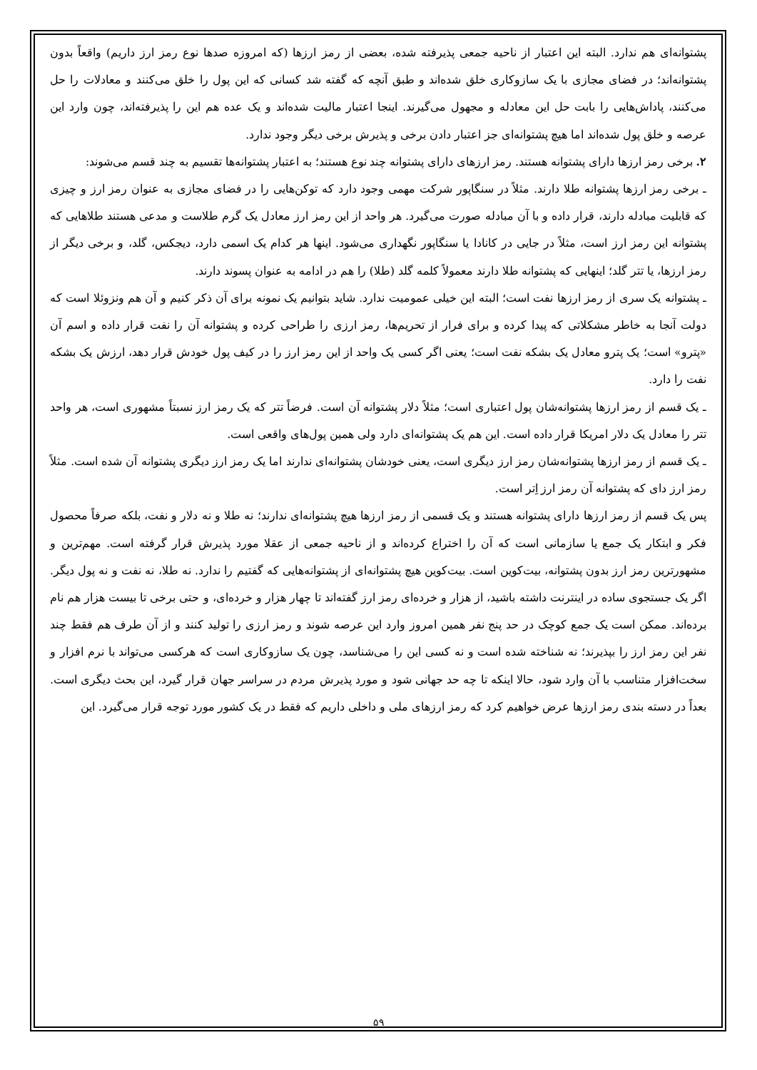پشتوانه‌ای هم ندارد. البته این اعتبار از ناحیه جمعی پذیرفته شده، بعضی از رمز ارزها (که امروزه صدها نوع رمز ارز داریم) واقعاً بدون پشتوانه‌اند؛ در فضای مجازی با یک سازوکاری خلق شده‌اند و طبق آنچه که گفته شد کسانی که این پول را خلق می‌کنند و معادلات را حل می‌کنند، پاداش‌هایی را بابت حل این معادله و مجهول می‌گیرند. اینجا اعتبار مالیت شده‌اند و یک عده هم این را پذیرفته‌اند، چون وارد این عرصه و خلق پول شده‌اند اما هیچ پشتوانه‌ای جز اعتبار دادن برخی و پذیرش برخی دیگر وجود ندارد.
۲. برخی رمز ارزها دارای پشتوانه هستند. رمز ارزهای دارای پشتوانه چند نوع هستند؛ به اعتبار پشتوانه‌ها تقسیم به چند قسم می‌شوند:
ـ برخی رمز ارزها پشتوانه طلا دارند. مثلاً در سنگاپور شرکت مهمی وجود دارد که توکن‌هایی را در فضای مجازی به عنوان رمز ارز و چیزی که قابلیت مبادله دارند، قرار داده و با آن مبادله صورت می‌گیرد. هر واحد از این رمز ارز معادل یک گرم طلاست و مدعی هستند طلاهایی که پشتوانه این رمز ارز است، مثلاً در جایی در کانادا یا سنگاپور نگهداری می‌شود. اینها هر کدام یک اسمی دارد، دیجکس، گلد، و برخی دیگر از رمز ارزها، یا تتر گلد؛ اینهایی که پشتوانه طلا دارند معمولاً کلمه گلد (طلا) را هم در ادامه به عنوان پسوند دارند.
ـ پشتوانه یک سری از رمز ارزها نفت است؛ البته این خیلی عمومیت ندارد. شاید بتوانیم یک نمونه برای آن ذکر کنیم و آن هم ونزوئلا است که دولت آنجا به خاطر مشکلاتی که پیدا کرده و برای فرار از تحریم‌ها، رمز ارزی را طراحی کرده و پشتوانه آن را نفت قرار داده و اسم آن «پترو» است؛ یک پترو معادل یک بشکه نفت است؛ یعنی اگر کسی یک واحد از این رمز ارز را در کیف پول خودش قرار دهد، ارزش یک بشکه نفت را دارد.
ـ یک قسم از رمز ارزها پشتوانه‌شان پول اعتباری است؛ مثلاً دلار پشتوانه آن است. فرضاً تتر که یک رمز ارز نسبتاً مشهوری است، هر واحد تتر را معادل یک دلار امریکا قرار داده است. این هم یک پشتوانه‌ای دارد ولی همین پول‌های واقعی است.
ـ یک قسم از رمز ارزها پشتوانه‌شان رمز ارز دیگری است، یعنی خودشان پشتوانه‌ای ندارند اما یک رمز ارز دیگری پشتوانه آن شده است. مثلاً رمز ارز دای که پشتوانه آن رمز ارز اِتر است.
پس یک قسم از رمز ارزها دارای پشتوانه هستند و یک قسمی از رمز ارزها هیچ پشتوانه‌ای ندارند؛ نه طلا و نه دلار و نفت، بلکه صرفاً محصول فکر و ابتکار یک جمع یا سازمانی است که آن را اختراع کرده‌اند و از ناحیه جمعی از عقلا مورد پذیرش قرار گرفته است. مهم‌ترین و مشهورترین رمز ارز بدون پشتوانه، بیت‌کوین است. بیت‌کوین هیچ پشتوانه‌ای از پشتوانه‌هایی که گفتیم را ندارد. نه طلا، نه نفت و نه پول دیگر. اگر یک جستجوی ساده در اینترنت داشته باشید، از هزار و خرده‌ای رمز ارز گفته‌اند تا چهار هزار و خرده‌ای، و حتی برخی تا بیست هزار هم نام برده‌اند. ممکن است یک جمع کوچک در حد پنج نفر همین امروز وارد این عرصه شوند و رمز ارزی را تولید کنند و از آن طرف هم فقط چند نفر این رمز ارز را بپذیرند؛ نه شناخته شده است و نه کسی این را می‌شناسد، چون یک سازوکاری است که هرکسی می‌تواند با نرم افزار و سخت‌افزار متناسب با آن وارد شود، حالا اینکه تا چه حد جهانی شود و مورد پذیرش مردم در سراسر جهان قرار گیرد، این بحث دیگری است. بعداً در دسته بندی رمز ارزها عرض خواهیم کرد که رمز ارزهای ملی و داخلی داریم که فقط در یک کشور مورد توجه قرار می‌گیرد. این
۵۹